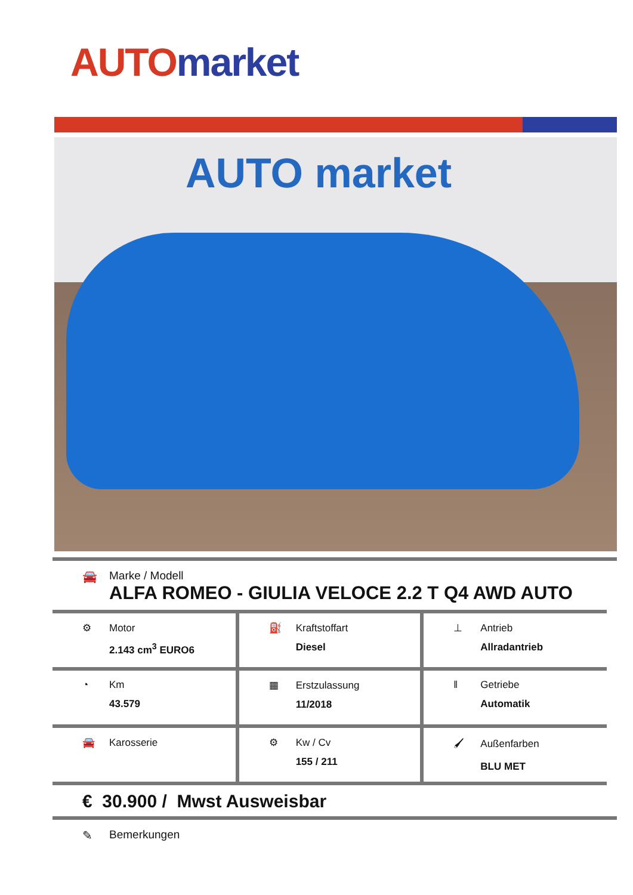AUTO market
AUTO market
🚘 Marke / Modell
ALFA ROMEO - GIULIA VELOCE 2.2 T Q4 AWD AUTO
| ⚙ Motor 2.143 cm<sup>3</sup> EURO6 | ⛽ Kraftstoffart Diesel | ⊥ Antrieb Allradantrieb |
| ◔ Km 43.579 | ▦ Erstzulassung 11/2018 | ‖ Getriebe Automatik |
| 🚘 Karosserie | ⚙ Kw / Cv 155 / 211 | 🖌 Außenfarben BLU MET |
€ 30.900 / Mwst Ausweisbar
✎ Bemerkungen